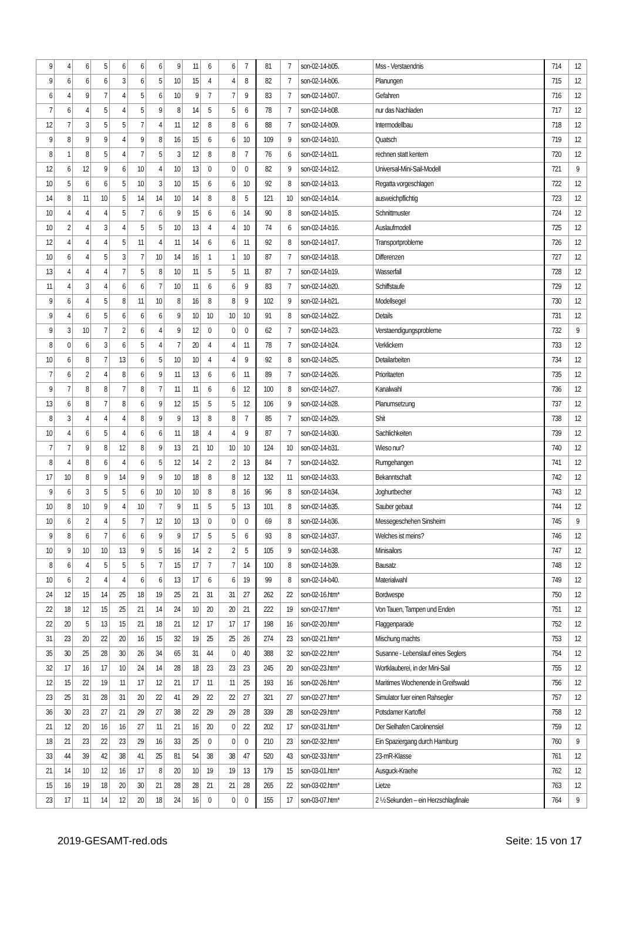| 9 | 4 | 6 | 5 | 6 | 6 | 6 | 9 | 11 | 6 | 6 | 7 | 81 | 7 | son-02-14-b05. | Mss - Verstaendnis | 714 | 12 |
| 9 | 6 | 6 | 6 | 3 | 6 | 5 | 10 | 15 | 4 | 4 | 8 | 82 | 7 | son-02-14-b06. | Planungen | 715 | 12 |
| 6 | 4 | 9 | 7 | 4 | 5 | 6 | 10 | 9 | 7 | 7 | 9 | 83 | 7 | son-02-14-b07. | Gefahren | 716 | 12 |
| 7 | 6 | 4 | 5 | 4 | 5 | 9 | 8 | 14 | 5 | 5 | 6 | 78 | 7 | son-02-14-b08. | nur das Nachladen | 717 | 12 |
| 12 | 7 | 3 | 5 | 5 | 7 | 4 | 11 | 12 | 8 | 8 | 6 | 88 | 7 | son-02-14-b09. | Intermodellbau | 718 | 12 |
| 9 | 8 | 9 | 9 | 4 | 9 | 8 | 16 | 15 | 6 | 6 | 10 | 109 | 9 | son-02-14-b10. | Quatsch | 719 | 12 |
| 8 | 1 | 8 | 5 | 4 | 7 | 5 | 3 | 12 | 8 | 8 | 7 | 76 | 6 | son-02-14-b11. | rechnen statt kentern | 720 | 12 |
| 12 | 6 | 12 | 9 | 6 | 10 | 4 | 10 | 13 | 0 | 0 | 0 | 82 | 9 | son-02-14-b12. | Universal-Mini-Sail-Modell | 721 | 9 |
| 10 | 5 | 6 | 6 | 5 | 10 | 3 | 10 | 15 | 6 | 6 | 10 | 92 | 8 | son-02-14-b13. | Regatta vorgeschlagen | 722 | 12 |
| 14 | 8 | 11 | 10 | 5 | 14 | 14 | 10 | 14 | 8 | 8 | 5 | 121 | 10 | son-02-14-b14. | ausweichpflichtig | 723 | 12 |
| 10 | 4 | 4 | 4 | 5 | 7 | 6 | 9 | 15 | 6 | 6 | 14 | 90 | 8 | son-02-14-b15. | Schnittmuster | 724 | 12 |
| 10 | 2 | 4 | 3 | 4 | 5 | 5 | 10 | 13 | 4 | 4 | 10 | 74 | 6 | son-02-14-b16. | Auslaufmodell | 725 | 12 |
| 12 | 4 | 4 | 4 | 5 | 11 | 4 | 11 | 14 | 6 | 6 | 11 | 92 | 8 | son-02-14-b17. | Transportprobleme | 726 | 12 |
| 10 | 6 | 4 | 5 | 3 | 7 | 10 | 14 | 16 | 1 | 1 | 10 | 87 | 7 | son-02-14-b18. | Differenzen | 727 | 12 |
| 13 | 4 | 4 | 4 | 7 | 5 | 8 | 10 | 11 | 5 | 5 | 11 | 87 | 7 | son-02-14-b19. | Wasserfall | 728 | 12 |
| 11 | 4 | 3 | 4 | 6 | 6 | 7 | 10 | 11 | 6 | 6 | 9 | 83 | 7 | son-02-14-b20. | Schiffstaufe | 729 | 12 |
| 9 | 6 | 4 | 5 | 8 | 11 | 10 | 8 | 16 | 8 | 8 | 9 | 102 | 9 | son-02-14-b21. | Modellsegel | 730 | 12 |
| 9 | 4 | 6 | 5 | 6 | 6 | 6 | 9 | 10 | 10 | 10 | 10 | 91 | 8 | son-02-14-b22. | Details | 731 | 12 |
| 9 | 3 | 10 | 7 | 2 | 6 | 4 | 9 | 12 | 0 | 0 | 0 | 62 | 7 | son-02-14-b23. | Verstaendigungsprobleme | 732 | 9 |
| 8 | 0 | 6 | 3 | 6 | 5 | 4 | 7 | 20 | 4 | 4 | 11 | 78 | 7 | son-02-14-b24. | Verklickern | 733 | 12 |
| 10 | 6 | 8 | 7 | 13 | 6 | 5 | 10 | 10 | 4 | 4 | 9 | 92 | 8 | son-02-14-b25. | Detailarbeiten | 734 | 12 |
| 7 | 6 | 2 | 4 | 8 | 6 | 9 | 11 | 13 | 6 | 6 | 11 | 89 | 7 | son-02-14-b26. | Prioritaeten | 735 | 12 |
| 9 | 7 | 8 | 8 | 7 | 8 | 7 | 11 | 11 | 6 | 6 | 12 | 100 | 8 | son-02-14-b27. | Kanalwahl | 736 | 12 |
| 13 | 6 | 8 | 7 | 8 | 6 | 9 | 12 | 15 | 5 | 5 | 12 | 106 | 9 | son-02-14-b28. | Planumsetzung | 737 | 12 |
| 8 | 3 | 4 | 4 | 4 | 8 | 9 | 9 | 13 | 8 | 8 | 7 | 85 | 7 | son-02-14-b29. | Shit | 738 | 12 |
| 10 | 4 | 6 | 5 | 4 | 6 | 6 | 11 | 18 | 4 | 4 | 9 | 87 | 7 | son-02-14-b30. | Sachlichkeiten | 739 | 12 |
| 7 | 7 | 9 | 8 | 12 | 8 | 9 | 13 | 21 | 10 | 10 | 10 | 124 | 10 | son-02-14-b31. | Wieso nur? | 740 | 12 |
| 8 | 4 | 8 | 6 | 4 | 6 | 5 | 12 | 14 | 2 | 2 | 13 | 84 | 7 | son-02-14-b32. | Rumgehangen | 741 | 12 |
| 17 | 10 | 8 | 9 | 14 | 9 | 9 | 10 | 18 | 8 | 8 | 12 | 132 | 11 | son-02-14-b33. | Bekanntschaft | 742 | 12 |
| 9 | 6 | 3 | 5 | 5 | 6 | 10 | 10 | 10 | 8 | 8 | 16 | 96 | 8 | son-02-14-b34. | Joghurtbecher | 743 | 12 |
| 10 | 8 | 10 | 9 | 4 | 10 | 7 | 9 | 11 | 5 | 5 | 13 | 101 | 8 | son-02-14-b35. | Sauber gebaut | 744 | 12 |
| 10 | 6 | 2 | 4 | 5 | 7 | 12 | 10 | 13 | 0 | 0 | 0 | 69 | 8 | son-02-14-b36. | Messegeschehen Sinsheim | 745 | 9 |
| 9 | 8 | 6 | 7 | 6 | 6 | 9 | 9 | 17 | 5 | 5 | 6 | 93 | 8 | son-02-14-b37. | Welches ist meins? | 746 | 12 |
| 10 | 9 | 10 | 10 | 13 | 9 | 5 | 16 | 14 | 2 | 2 | 5 | 105 | 9 | son-02-14-b38. | Minisailors | 747 | 12 |
| 8 | 6 | 4 | 5 | 5 | 5 | 7 | 15 | 17 | 7 | 7 | 14 | 100 | 8 | son-02-14-b39. | Bausatz | 748 | 12 |
| 10 | 6 | 2 | 4 | 4 | 6 | 6 | 13 | 17 | 6 | 6 | 19 | 99 | 8 | son-02-14-b40. | Materialwahl | 749 | 12 |
| 24 | 12 | 15 | 14 | 25 | 18 | 19 | 25 | 21 | 31 | 31 | 27 | 262 | 22 | son-02-16.htm* | Bordwespe | 750 | 12 |
| 22 | 18 | 12 | 15 | 25 | 21 | 14 | 24 | 10 | 20 | 20 | 21 | 222 | 19 | son-02-17.htm* | Von Tauen, Tampen und Enden | 751 | 12 |
| 22 | 20 | 5 | 13 | 15 | 21 | 18 | 21 | 12 | 17 | 17 | 17 | 198 | 16 | son-02-20.htm* | Flaggenparade | 752 | 12 |
| 31 | 23 | 20 | 22 | 20 | 16 | 15 | 32 | 19 | 25 | 25 | 26 | 274 | 23 | son-02-21.htm* | Mischung machts | 753 | 12 |
| 35 | 30 | 25 | 28 | 30 | 26 | 34 | 65 | 31 | 44 | 0 | 40 | 388 | 32 | son-02-22.htm* | Susanne - Lebenslauf eines Seglers | 754 | 12 |
| 32 | 17 | 16 | 17 | 10 | 24 | 14 | 28 | 18 | 23 | 23 | 23 | 245 | 20 | son-02-23.htm* | Wortklauberei, in der Mini-Sail | 755 | 12 |
| 12 | 15 | 22 | 19 | 11 | 17 | 12 | 21 | 17 | 11 | 11 | 25 | 193 | 16 | son-02-26.htm* | Maritimes Wochenende in Greifswald | 756 | 12 |
| 23 | 25 | 31 | 28 | 31 | 20 | 22 | 41 | 29 | 22 | 22 | 27 | 321 | 27 | son-02-27.htm* | Simulator fuer einen Rahsegler | 757 | 12 |
| 36 | 30 | 23 | 27 | 21 | 29 | 27 | 38 | 22 | 29 | 29 | 28 | 339 | 28 | son-02-29.htm* | Potsdamer Kartoffel | 758 | 12 |
| 21 | 12 | 20 | 16 | 16 | 27 | 11 | 21 | 16 | 20 | 0 | 22 | 202 | 17 | son-02-31.htm* | Der Sielhafen Carolinensiel | 759 | 12 |
| 18 | 21 | 23 | 22 | 23 | 29 | 16 | 33 | 25 | 0 | 0 | 0 | 210 | 23 | son-02-32.htm* | Ein Spaziergang durch Hamburg | 760 | 9 |
| 33 | 44 | 39 | 42 | 38 | 41 | 25 | 81 | 54 | 38 | 38 | 47 | 520 | 43 | son-02-33.htm* | 23-mR-Klasse | 761 | 12 |
| 21 | 14 | 10 | 12 | 16 | 17 | 8 | 20 | 10 | 19 | 19 | 13 | 179 | 15 | son-03-01.htm* | Ausguck-Kraehe | 762 | 12 |
| 15 | 16 | 19 | 18 | 20 | 30 | 21 | 28 | 28 | 21 | 21 | 28 | 265 | 22 | son-03-02.htm* | Lietze | 763 | 12 |
| 23 | 17 | 11 | 14 | 12 | 20 | 18 | 24 | 16 | 0 | 0 | 0 | 155 | 17 | son-03-07.htm* | 2 ½ Sekunden – ein Herzschlagfinale | 764 | 9 |
2019-GESAMT-red.ods Seite: 15 von 17